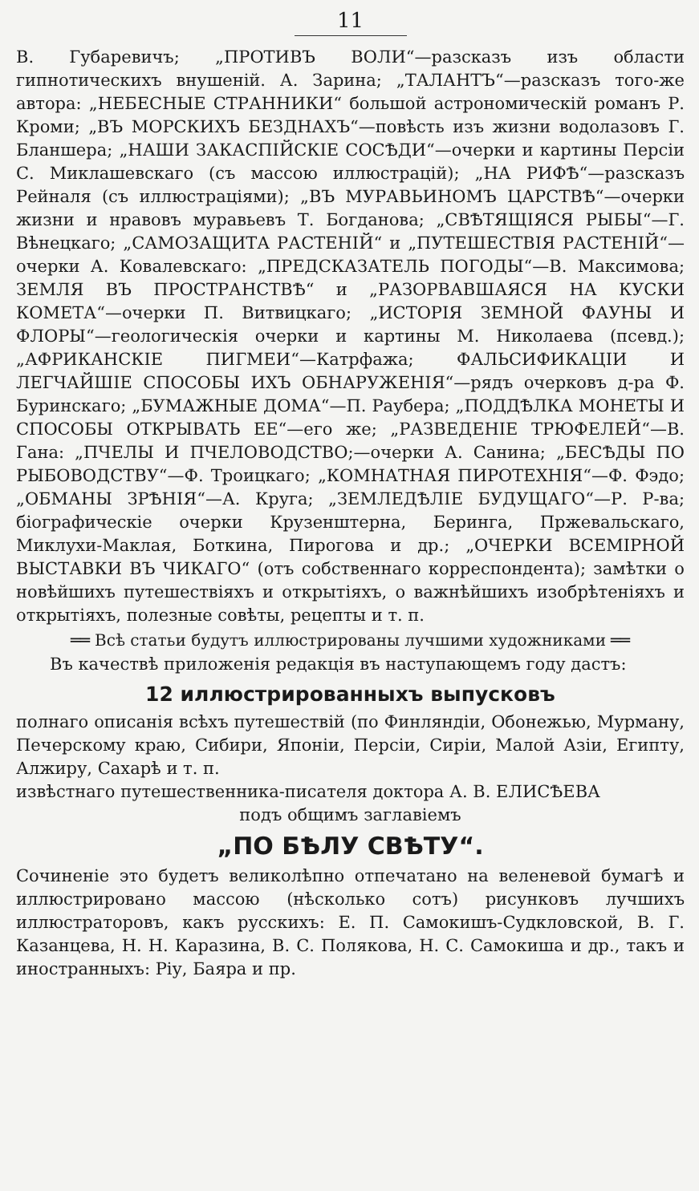11
В. Губаревичъ; „ПРОТИВЪ ВОЛИ“—разсказъ изъ области гипнотическихъ внушеній. А. Зарина; „ТАЛАНТЪ“—разсказъ того-же автора: „НЕБЕСНЫЕ СТРАННИКИ“ большой астрономическій романъ Р. Кроми; „ВЪ МОРСКИХЪ БЕЗДНАХЪ“—повѣсть изъ жизни водолазовъ Г. Бланшера; „НАШИ ЗАКАСПІЙСКІЕ СОСѢДИ“—очерки и картины Персіи С. Миклашевскаго (съ массою иллюстрацій); „НА РИФѢ“—разсказъ Рейналя (съ иллюстраціями); „ВЪ МУРАВЬИНОМЪ ЦАРСТВѢ“—очерки жизни и нравовъ муравьевъ Т. Богданова; „СВѢТЯЩІЯСЯ РЫБЫ“—Г. Вѣнецкаго; „САМОЗАЩИТА РАСТЕНІЙ“ и „ПУТЕШЕСТВІЯ РАСТЕНІЙ“—очерки А. Ковалевскаго: „ПРЕДСКАЗАТЕЛЬ ПОГОДЫ“—В. Максимова; ЗЕМЛЯ ВЪ ПРОСТРАНСТВѢ“ и „РАЗОРВАВШАЯСЯ НА КУСКИ КОМЕТА“—очерки П. Витвицкаго; „ИСТОРІЯ ЗЕМНОЙ ФАУНЫ И ФЛОРЫ“—геологическія очерки и картины М. Николаева (псевд.); „АФРИКАНСКІЕ ПИГМЕИ“—Катрфажа; ФАЛЬСИФИКАЦІИ И ЛЕГЧАЙШІЕ СПОСОБЫ ИХЪ ОБНАРУЖЕНІЯ“—рядъ очерковъ д-ра Ф. Буринскаго; „БУМАЖНЫЕ ДОМА“—П. Раубера; „ПОДДѢЛКА МОНЕТЫ И СПОСОБЫ ОТКРЫВАТЬ ЕЕ“—его же; „РАЗВЕДЕНІЕ ТРЮФЕЛЕЙ“—В. Гана: „ПЧЕЛЫ И ПЧЕЛОВОДСТВО;—очерки А. Санина; „БЕСѢДЫ ПО РЫБОВОДСТВУ“—Ф. Троицкаго; „КОМНАТНАЯ ПИРОТЕХНІЯ“—Ф. Фэдо; „ОБМАНЫ ЗРѢНІЯ“—А. Круга; „ЗЕМЛЕДѢЛІЕ БУДУЩАГО“—Р. Р-ва; біографическіе очерки Крузенштерна, Беринга, Пржевальскаго, Миклухи-Маклая, Боткина, Пирогова и др.; „ОЧЕРКИ ВСЕМІРНОЙ ВЫСТАВКИ ВЪ ЧИКАГО“ (отъ собственнаго корреспондента); замѣтки о новѣйшихъ путешествіяхъ и открытіяхъ, о важнѣйшихъ изобрѣтеніяхъ и открытіяхъ, полезные совѣты, рецепты и т. п.
══ Всѣ статьи будутъ иллюстрированы лучшими художниками ══
  Въ качествѣ приложенія редакція въ наступающемъ году дастъ:
12 иллюстрированныхъ выпусковъ
полнаго описанія всѣхъ путешествій (по Финляндіи, Обонежью, Мурману, Печерскому краю, Сибири, Японіи, Персіи, Сиріи, Малой Азіи, Египту, Алжиру, Сахарѣ и т. п.
извѣстнаго путешественника-писателя доктора А. В. ЕЛИСѢЕВА
подъ общимъ заглавіемъ
„ПО БѢЛУ СВѢТУ“.
Сочиненіе это будетъ великолѣпно отпечатано на веленевой бумагѣ и иллюстрировано массою (нѣсколько сотъ) рисунковъ лучшихъ иллюстраторовъ, какъ русскихъ: Е. П. Самокишъ-Судкловской, В. Г. Казанцева, Н. Н. Каразина, В. С. Полякова, Н. С. Самокиша и др., такъ и иностранныхъ: Ріу, Баяра и пр.